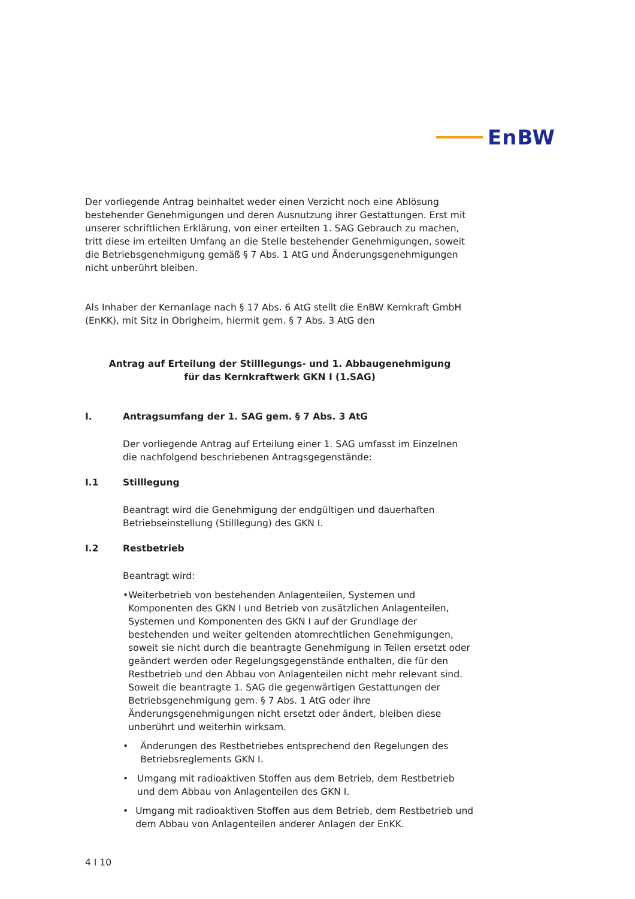EnBW
Der vorliegende Antrag beinhaltet weder einen Verzicht noch eine Ablösung bestehender Genehmigungen und deren Ausnutzung ihrer Gestattungen. Erst mit unserer schriftlichen Erklärung, von einer erteilten 1. SAG Gebrauch zu machen, tritt diese im erteilten Umfang an die Stelle bestehender Genehmigungen, soweit die Betriebsgenehmigung gemäß § 7 Abs. 1 AtG und Änderungsgenehmigungen nicht unberührt bleiben.
Als Inhaber der Kernanlage nach § 17 Abs. 6 AtG stellt die EnBW Kernkraft GmbH (EnKK), mit Sitz in Obrigheim, hiermit gem. § 7 Abs. 3 AtG den
Antrag auf Erteilung der Stilllegungs- und 1. Abbaugenehmigung
für das Kernkraftwerk GKN I (1.SAG)
I. Antragsumfang der 1. SAG gem. § 7 Abs. 3 AtG
Der vorliegende Antrag auf Erteilung einer 1. SAG umfasst im Einzelnen die nachfolgend beschriebenen Antragsgegenstände:
I.1 Stilllegung
Beantragt wird die Genehmigung der endgültigen und dauerhaften Betriebseinstellung (Stilllegung) des GKN I.
I.2 Restbetrieb
Beantragt wird:
• Weiterbetrieb von bestehenden Anlagenteilen, Systemen und Komponenten des GKN I und Betrieb von zusätzlichen Anlagenteilen, Systemen und Komponenten des GKN I auf der Grundlage der bestehenden und weiter geltenden atomrechtlichen Genehmigungen, soweit sie nicht durch die beantragte Genehmigung in Teilen ersetzt oder geändert werden oder Regelungsgegenstände enthalten, die für den Restbetrieb und den Abbau von Anlagenteilen nicht mehr relevant sind. Soweit die beantragte 1. SAG die gegenwärtigen Gestattungen der Betriebsgenehmigung gem. § 7 Abs. 1 AtG oder ihre Änderungsgenehmigungen nicht ersetzt oder ändert, bleiben diese unberührt und weiterhin wirksam.
• Änderungen des Restbetriebes entsprechend den Regelungen des Betriebsreglements GKN I.
• Umgang mit radioaktiven Stoffen aus dem Betrieb, dem Restbetrieb und dem Abbau von Anlagenteilen des GKN I.
• Umgang mit radioaktiven Stoffen aus dem Betrieb, dem Restbetrieb und dem Abbau von Anlagenteilen anderer Anlagen der EnKK.
4 I 10